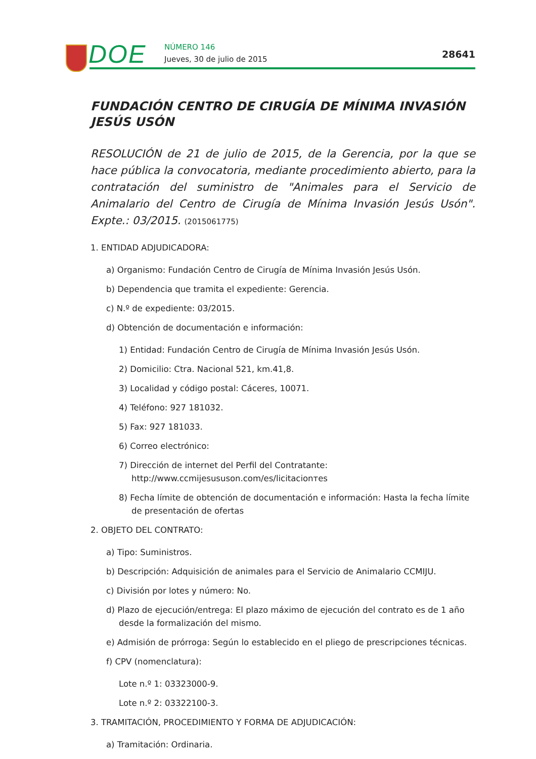DOE NÚMERO 146
Jueves, 30 de julio de 2015 28641
FUNDACIÓN CENTRO DE CIRUGÍA DE MÍNIMA INVASIÓN JESÚS USÓN
RESOLUCIÓN de 21 de julio de 2015, de la Gerencia, por la que se hace pública la convocatoria, mediante procedimiento abierto, para la contratación del suministro de "Animales para el Servicio de Animalario del Centro de Cirugía de Mínima Invasión Jesús Usón". Expte.: 03/2015. (2015061775)
1. ENTIDAD ADJUDICADORA:
a) Organismo: Fundación Centro de Cirugía de Mínima Invasión Jesús Usón.
b) Dependencia que tramita el expediente: Gerencia.
c) N.º de expediente: 03/2015.
d) Obtención de documentación e información:
1) Entidad: Fundación Centro de Cirugía de Mínima Invasión Jesús Usón.
2) Domicilio: Ctra. Nacional 521, km.41,8.
3) Localidad y código postal: Cáceres, 10071.
4) Teléfono: 927 181032.
5) Fax: 927 181033.
6) Correo electrónico:
7) Dirección de internet del Perfil del Contratante: http://www.ccmijesususon.com/es/licitacionтes
8) Fecha límite de obtención de documentación e información: Hasta la fecha límite de presentación de ofertas
2. OBJETO DEL CONTRATO:
a) Tipo: Suministros.
b) Descripción: Adquisición de animales para el Servicio de Animalario CCMIJU.
c) División por lotes y número: No.
d) Plazo de ejecución/entrega: El plazo máximo de ejecución del contrato es de 1 año desde la formalización del mismo.
e) Admisión de prórroga: Según lo establecido en el pliego de prescripciones técnicas.
f) CPV (nomenclatura):
Lote n.º 1: 03323000-9.
Lote n.º 2: 03322100-3.
3. TRAMITACIÓN, PROCEDIMIENTO Y FORMA DE ADJUDICACIÓN:
a) Tramitación: Ordinaria.